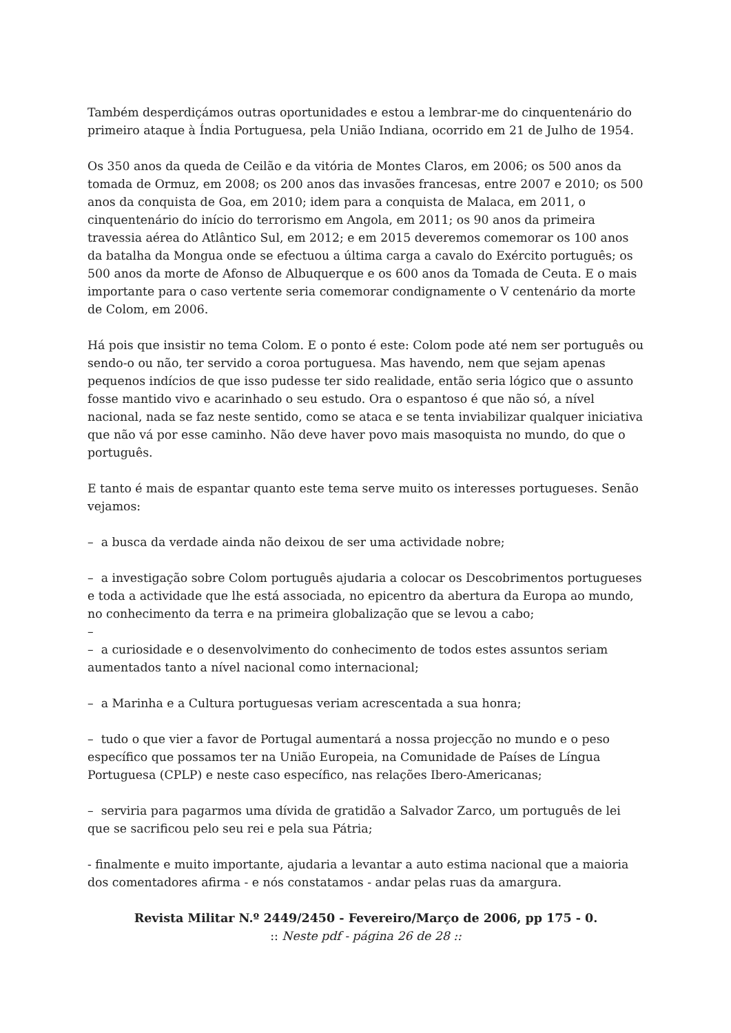Também desperdiçámos outras oportunidades e estou a lembrar-me do cinquentenário do primeiro ataque à Índia Portuguesa, pela União Indiana, ocorrido em 21 de Julho de 1954.
Os 350 anos da queda de Ceilão e da vitória de Montes Claros, em 2006; os 500 anos da tomada de Ormuz, em 2008; os 200 anos das invasões francesas, entre 2007 e 2010; os 500 anos da conquista de Goa, em 2010; idem para a conquista de Malaca, em 2011, o cinquentenário do início do terrorismo em Angola, em 2011; os 90 anos da primeira travessia aérea do Atlântico Sul, em 2012; e em 2015 deveremos comemorar os 100 anos da batalha da Mongua onde se efectuou a última carga a cavalo do Exército português; os 500 anos da morte de Afonso de Albuquerque e os 600 anos da Tomada de Ceuta. E o mais importante para o caso vertente seria comemorar condignamente o V centenário da morte de Colom, em 2006.
Há pois que insistir no tema Colom. E o ponto é este: Colom pode até nem ser português ou sendo-o ou não, ter servido a coroa portuguesa. Mas havendo, nem que sejam apenas pequenos indícios de que isso pudesse ter sido realidade, então seria lógico que o assunto fosse mantido vivo e acarinhado o seu estudo. Ora o espantoso é que não só, a nível nacional, nada se faz neste sentido, como se ataca e se tenta inviabilizar qualquer iniciativa que não vá por esse caminho. Não deve haver povo mais masoquista no mundo, do que o português.
E tanto é mais de espantar quanto este tema serve muito os interesses portugueses. Senão vejamos:
– a busca da verdade ainda não deixou de ser uma actividade nobre;
– a investigação sobre Colom português ajudaria a colocar os Descobrimentos portugueses e toda a actividade que lhe está associada, no epicentro da abertura da Europa ao mundo, no conhecimento da terra e na primeira globalização que se levou a cabo;
–
– a curiosidade e o desenvolvimento do conhecimento de todos estes assuntos seriam aumentados tanto a nível nacional como internacional;
– a Marinha e a Cultura portuguesas veriam acrescentada a sua honra;
– tudo o que vier a favor de Portugal aumentará a nossa projecção no mundo e o peso específico que possamos ter na União Europeia, na Comunidade de Países de Língua Portuguesa (CPLP) e neste caso específico, nas relações Ibero-Americanas;
– serviria para pagarmos uma dívida de gratidão a Salvador Zarco, um português de lei que se sacrificou pelo seu rei e pela sua Pátria;
- finalmente e muito importante, ajudaria a levantar a auto estima nacional que a maioria dos comentadores afirma - e nós constatamos - andar pelas ruas da amargura.
Revista Militar N.º 2449/2450 - Fevereiro/Março de 2006, pp 175 - 0.
:: Neste pdf - página 26 de 28 ::